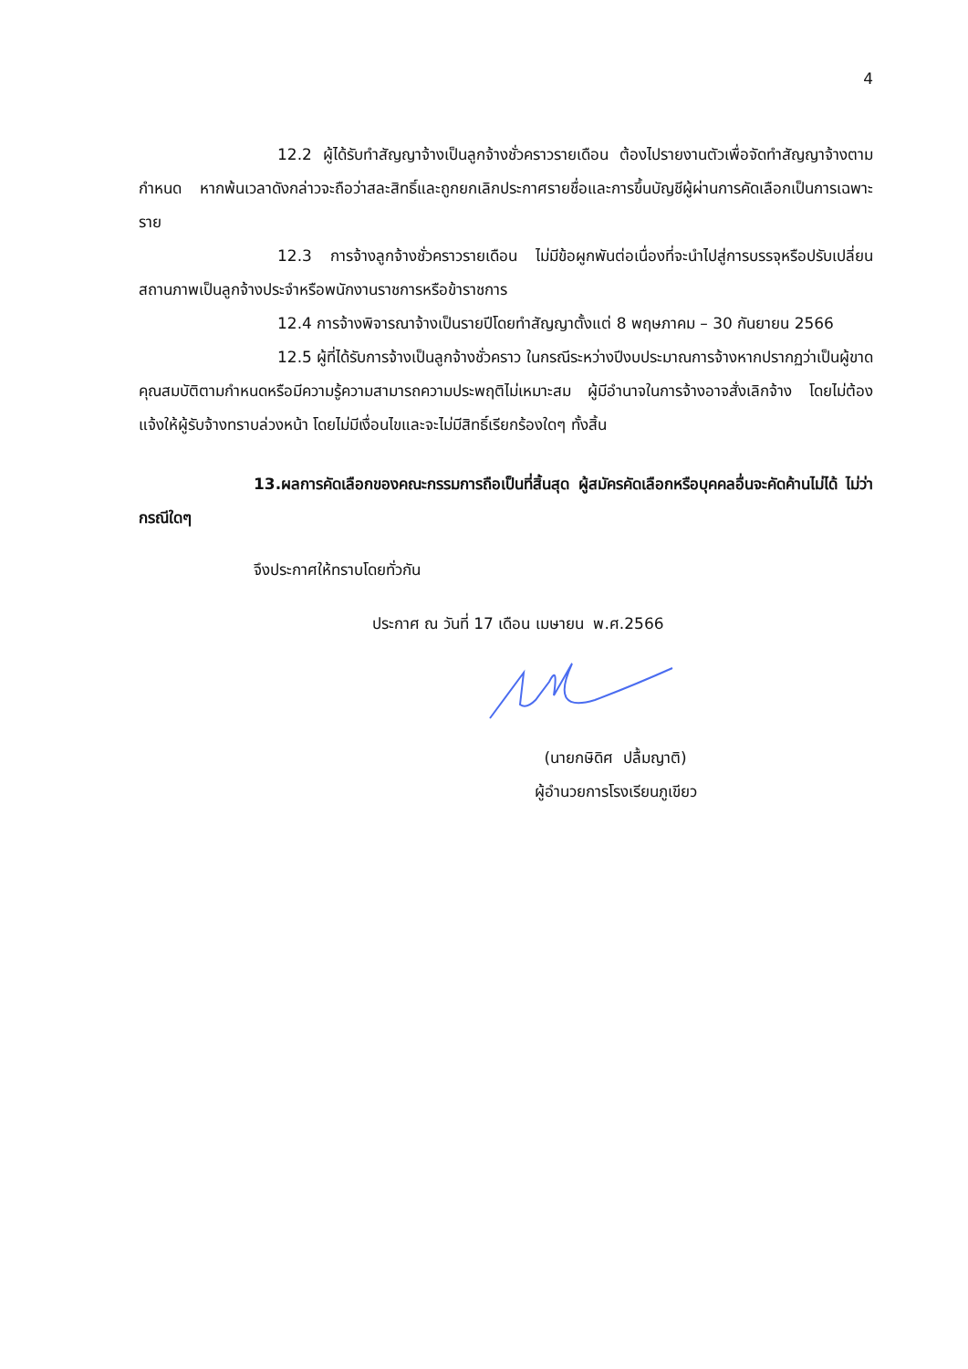4
12.2 ผู้ได้รับทำสัญญาจ้างเป็นลูกจ้างชั่วคราวรายเดือน ต้องไปรายงานตัวเพื่อจัดทำสัญญาจ้างตามกำหนด หากพ้นเวลาดังกล่าวจะถือว่าสละสิทธิ์และถูกยกเลิกประกาศรายชื่อและการขึ้นบัญชีผู้ผ่านการคัดเลือกเป็นการเฉพาะราย
12.3 การจ้างลูกจ้างชั่วคราวรายเดือน ไม่มีข้อผูกพันต่อเนื่องที่จะนำไปสู่การบรรจุหรือปรับเปลี่ยนสถานภาพเป็นลูกจ้างประจำหรือพนักงานราชการหรือข้าราชการ
12.4 การจ้างพิจารณาจ้างเป็นรายปีโดยทำสัญญาตั้งแต่ 8 พฤษภาคม – 30 กันยายน 2566
12.5 ผู้ที่ได้รับการจ้างเป็นลูกจ้างชั่วคราว ในกรณีระหว่างปีงบประมาณการจ้างหากปรากฏว่าเป็นผู้ขาดคุณสมบัติตามกำหนดหรือมีความรู้ความสามารถความประพฤติไม่เหมาะสม ผู้มีอำนาจในการจ้างอาจสั่งเลิกจ้าง โดยไม่ต้องแจ้งให้ผู้รับจ้างทราบล่วงหน้า โดยไม่มีเงื่อนไขและจะไม่มีสิทธิ์เรียกร้องใดๆ ทั้งสิ้น
13.ผลการคัดเลือกของคณะกรรมการถือเป็นที่สิ้นสุด ผู้สมัครคัดเลือกหรือบุคคลอื่นจะคัดค้านไม่ได้ ไม่ว่ากรณีใดๆ
จึงประกาศให้ทราบโดยทั่วกัน
ประกาศ ณ วันที่ 17 เดือน เมษายน พ.ศ.2566
(นายกษิดิศ ปลื้มญาติ)
ผู้อำนวยการโรงเรียนภูเขียว